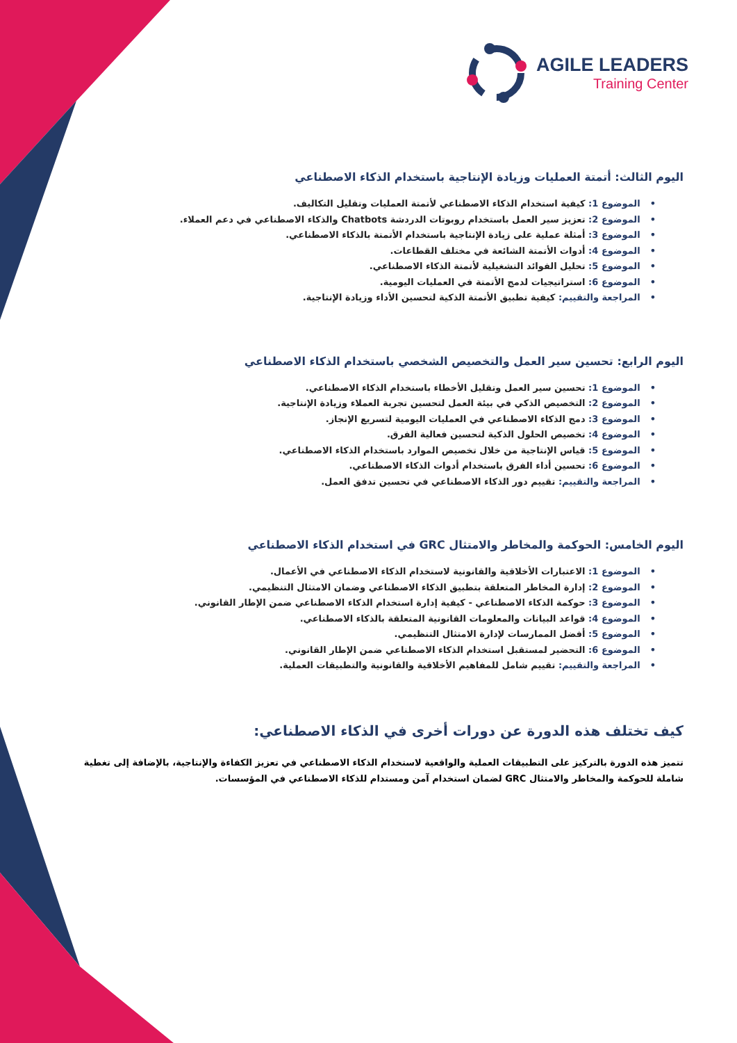AGILE LEADERS
Training Center
اليوم الثالث: أتمتة العمليات وزيادة الإنتاجية باستخدام الذكاء الاصطناعي
•الموضوع 1: كيفية استخدام الذكاء الاصطناعي لأتمتة العمليات وتقليل التكاليف.
•الموضوع 2: تعزيز سير العمل باستخدام روبوتات الدردشة Chatbots والذكاء الاصطناعي في دعم العملاء.
•الموضوع 3: أمثلة عملية على زيادة الإنتاجية باستخدام الأتمتة بالذكاء الاصطناعي.
•الموضوع 4: أدوات الأتمتة الشائعة في مختلف القطاعات.
•الموضوع 5: تحليل الفوائد التشغيلية لأتمتة الذكاء الاصطناعي.
•الموضوع 6: استراتيجيات لدمج الأتمتة في العمليات اليومية.
•المراجعة والتقييم: كيفية تطبيق الأتمتة الذكية لتحسين الأداء وزيادة الإنتاجية.
اليوم الرابع: تحسين سير العمل والتخصيص الشخصي باستخدام الذكاء الاصطناعي
•الموضوع 1: تحسين سير العمل وتقليل الأخطاء باستخدام الذكاء الاصطناعي.
•الموضوع 2: التخصيص الذكي في بيئة العمل لتحسين تجربة العملاء وزيادة الإنتاجية.
•الموضوع 3: دمج الذكاء الاصطناعي في العمليات اليومية لتسريع الإنجاز.
•الموضوع 4: تخصيص الحلول الذكية لتحسين فعالية الفرق.
•الموضوع 5: قياس الإنتاجية من خلال تخصيص الموارد باستخدام الذكاء الاصطناعي.
•الموضوع 6: تحسين أداء الفرق باستخدام أدوات الذكاء الاصطناعي.
•المراجعة والتقييم: تقييم دور الذكاء الاصطناعي في تحسين تدفق العمل.
اليوم الخامس: الحوكمة والمخاطر والامتثال GRC في استخدام الذكاء الاصطناعي
•الموضوع 1: الاعتبارات الأخلاقية والقانونية لاستخدام الذكاء الاصطناعي في الأعمال.
•الموضوع 2: إدارة المخاطر المتعلقة بتطبيق الذكاء الاصطناعي وضمان الامتثال التنظيمي.
•الموضوع 3: حوكمة الذكاء الاصطناعي - كيفية إدارة استخدام الذكاء الاصطناعي ضمن الإطار القانوني.
•الموضوع 4: قواعد البيانات والمعلومات القانونية المتعلقة بالذكاء الاصطناعي.
•الموضوع 5: أفضل الممارسات لإدارة الامتثال التنظيمي.
•الموضوع 6: التحضير لمستقبل استخدام الذكاء الاصطناعي ضمن الإطار القانوني.
•المراجعة والتقييم: تقييم شامل للمفاهيم الأخلاقية والقانونية والتطبيقات العملية.
كيف تختلف هذه الدورة عن دورات أخرى في الذكاء الاصطناعي:
تتميز هذه الدورة بالتركيز على التطبيقات العملية والواقعية لاستخدام الذكاء الاصطناعي في تعزيز الكفاءة والإنتاجية، بالإضافة إلى تغطية شاملة للحوكمة والمخاطر والامتثال GRC لضمان استخدام آمن ومستدام للذكاء الاصطناعي في المؤسسات.